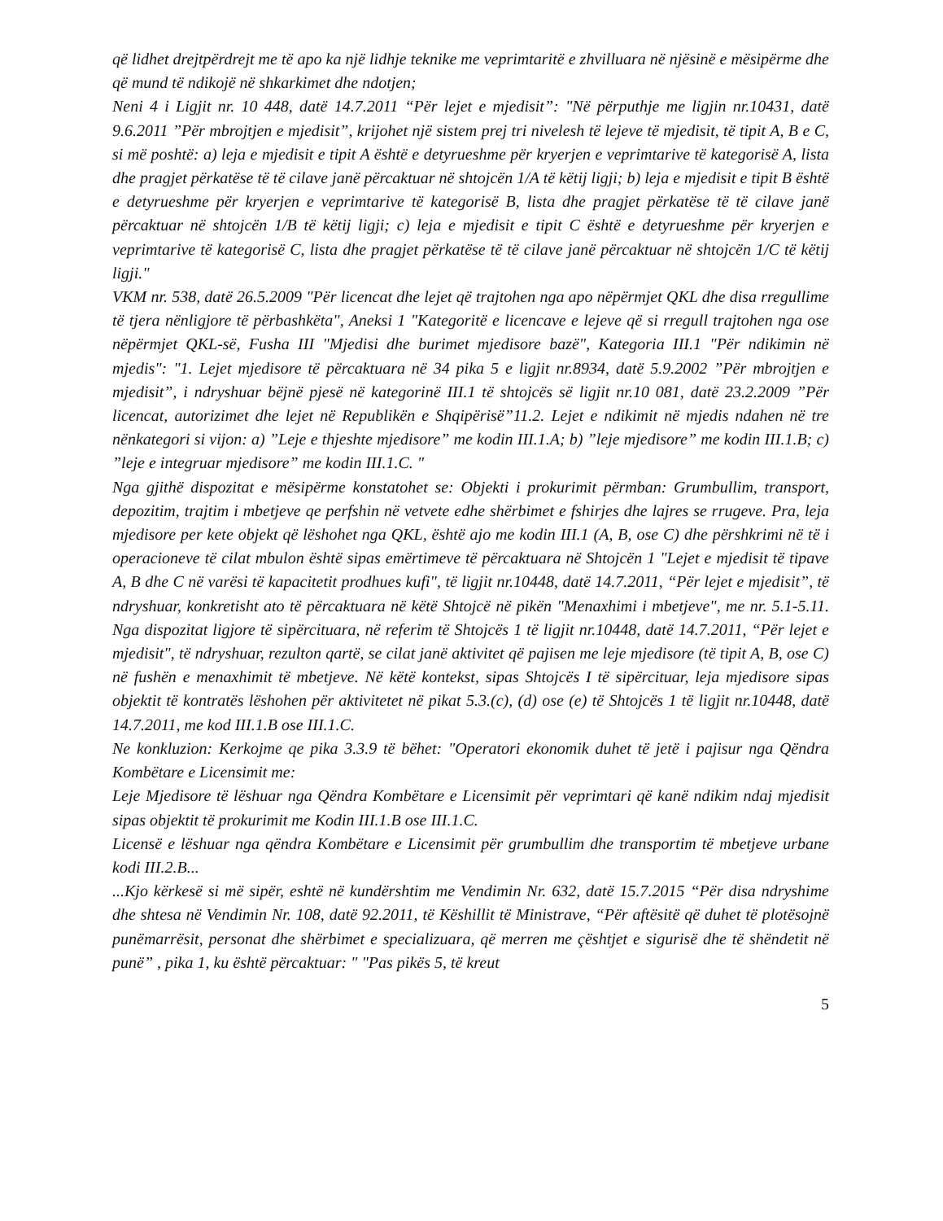që lidhet drejtpërdrejt me të apo ka një lidhje teknike me veprimtaritë e zhvilluara në njësinë e mësipërme dhe që mund të ndikojë në shkarkimet dhe ndotjen;
Neni 4 i Ligjit nr. 10 448, datë 14.7.2011 “Për lejet e mjedisit”: "Në përputhje me ligjin nr.10431, datë 9.6.2011 ”Për mbrojtjen e mjedisit”, krijohet një sistem prej tri nivelesh të lejeve të mjedisit, të tipit A, B e C, si më poshtë: a) leja e mjedisit e tipit A është e detyrueshme për kryerjen e veprimtarive të kategorisë A, lista dhe pragjet përkatëse të të cilave janë përcaktuar në shtojcën 1/A të këtij ligji; b) leja e mjedisit e tipit B është e detyrueshme për kryerjen e veprimtarive të kategorisë B, lista dhe pragjet përkatëse të të cilave janë përcaktuar në shtojcën 1/B të këtij ligji; c) leja e mjedisit e tipit C është e detyrueshme për kryerjen e veprimtarive të kategorisë C, lista dhe pragjet përkatëse të të cilave janë përcaktuar në shtojcën 1/C të këtij ligji."
VKM nr. 538, datë 26.5.2009 "Për licencat dhe lejet që trajtohen nga apo nëpërmjet QKL dhe disa rregullime të tjera nënligjore të përbashkëta", Aneksi 1 "Kategoritë e licencave e lejeve që si rregull trajtohen nga ose nëpërmjet QKL-së, Fusha III "Mjedisi dhe burimet mjedisore bazë", Kategoria III.1 "Për ndikimin në mjedis": "1. Lejet mjedisore të përcaktuara në 34 pika 5 e ligjit nr.8934, datë 5.9.2002 ”Për mbrojtjen e mjedisit”, i ndryshuar bëjnë pjesë në kategorinë III.1 të shtojcës së ligjit nr.10 081, datë 23.2.2009 ”Për licencat, autorizimet dhe lejet në Republikën e Shqipërisë”11.2. Lejet e ndikimit në mjedis ndahen në tre nënkategori si vijon: a) ”Leje e thjeshte mjedisore” me kodin III.1.A; b) ”leje mjedisore” me kodin III.1.B; c) ”leje e integruar mjedisore” me kodin III.1.C. "
Nga gjithë dispozitat e mësipërme konstatohet se: Objekti i prokurimit përmban: Grumbullim, transport, depozitim, trajtim i mbetjeve qe perfshin në vetvete edhe shërbimet e fshirjes dhe lajres se rrugeve. Pra, leja mjedisore per kete objekt që lëshohet nga QKL, është ajo me kodin III.1 (A, B, ose C) dhe përshkrimi në të i operacioneve të cilat mbulon është sipas emërtimeve të përcaktuara në Shtojcën 1 "Lejet e mjedisit të tipave A, B dhe C në varësi të kapacitetit prodhues kufi", të ligjit nr.10448, datë 14.7.2011, “Për lejet e mjedisit”, të ndryshuar, konkretisht ato të përcaktuara në këtë Shtojcë në pikën "Menaxhimi i mbetjeve", me nr. 5.1-5.11. Nga dispozitat ligjore të sipërcituara, në referim të Shtojcës 1 të ligjit nr.10448, datë 14.7.2011, “Për lejet e mjedisit", të ndryshuar, rezulton qartë, se cilat janë aktivitet që pajisen me leje mjedisore (të tipit A, B, ose C) në fushën e menaxhimit të mbetjeve. Në këtë kontekst, sipas Shtojcës I të sipërcituar, leja mjedisore sipas objektit të kontratës lëshohen për aktivitetet në pikat 5.3.(c), (d) ose (e) të Shtojcës 1 të ligjit nr.10448, datë 14.7.2011, me kod III.1.B ose III.1.C.
Ne konkluzion: Kerkojme qe pika 3.3.9 të bëhet: "Operatori ekonomik duhet të jetë i pajisur nga Qëndra Kombëtare e Licensimit me:
Leje Mjedisore të lëshuar nga Qëndra Kombëtare e Licensimit për veprimtari që kanë ndikim ndaj mjedisit sipas objektit të prokurimit me Kodin III.1.B ose III.1.C.
Licensë e lëshuar nga qëndra Kombëtare e Licensimit për grumbullim dhe transportim të mbetjeve urbane kodi III.2.B...
...Kjo kërkesë si më sipër, eshtë në kundërshtim me Vendimin Nr. 632, datë 15.7.2015 “Për disa ndryshime dhe shtesa në Vendimin Nr. 108, datë 92.2011, të Këshillit të Ministrave, “Për aftësitë që duhet të plotësojnë punëmarrësit, personat dhe shërbimet e specializuara, që merren me çështjet e sigurisë dhe të shëndetit në punë” , pika 1, ku është përcaktuar: " "Pas pikës 5, të kreut
5